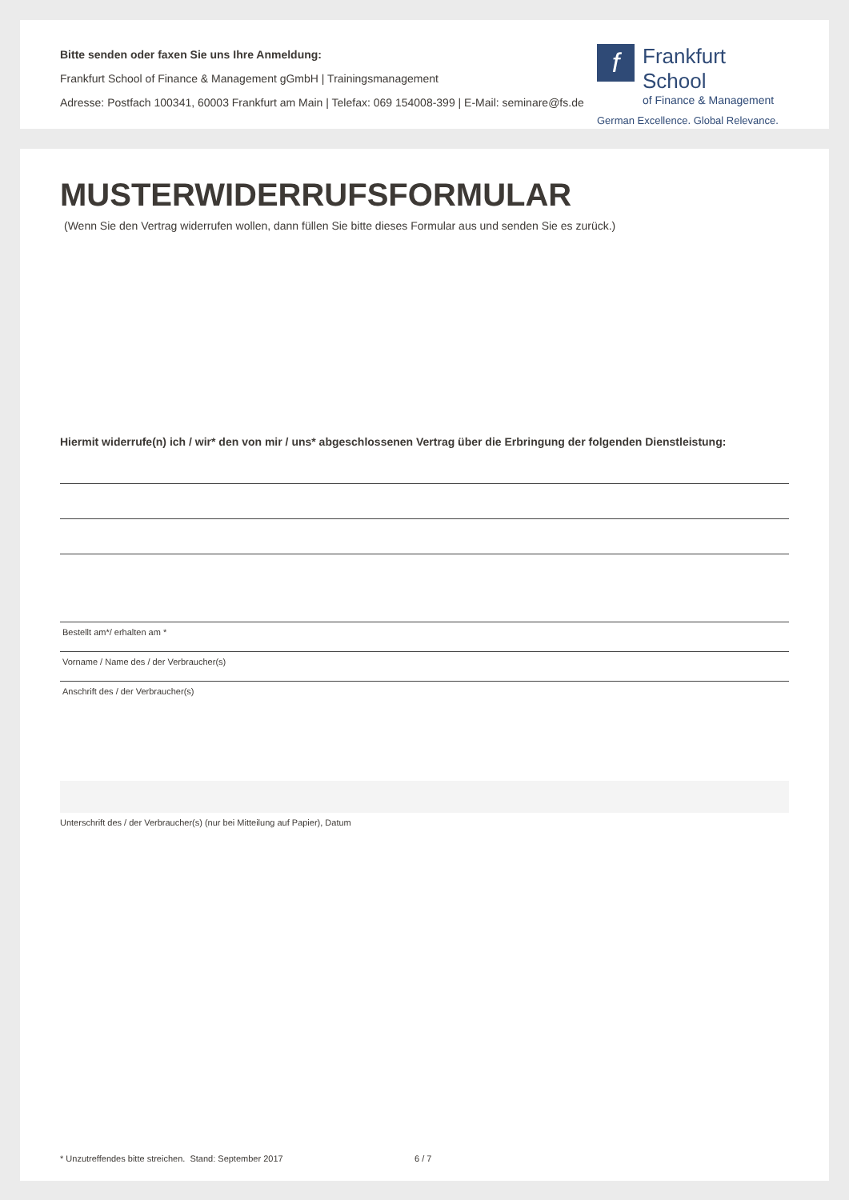Bitte senden oder faxen Sie uns Ihre Anmeldung:
Frankfurt School of Finance & Management gGmbH | Trainingsmanagement
Adresse: Postfach 100341, 60003 Frankfurt am Main | Telefax: 069 154008-399 | E-Mail: seminare@fs.de
f
Frankfurt School
of Finance & Management
German Excellence. Global Relevance.
MUSTERWIDERRUFSFORMULAR
(Wenn Sie den Vertrag widerrufen wollen, dann füllen Sie bitte dieses Formular aus und senden Sie es zurück.)
Hiermit widerrufe(n) ich / wir* den von mir / uns* abgeschlossenen Vertrag über die Erbringung der folgenden Dienstleistung:
Bestellt am*/ erhalten am *
Vorname / Name des / der Verbraucher(s)
Anschrift des / der Verbraucher(s)
Unterschrift des / der Verbraucher(s) (nur bei Mitteilung auf Papier), Datum
* Unzutreffendes bitte streichen. Stand: September 2017 6 / 7